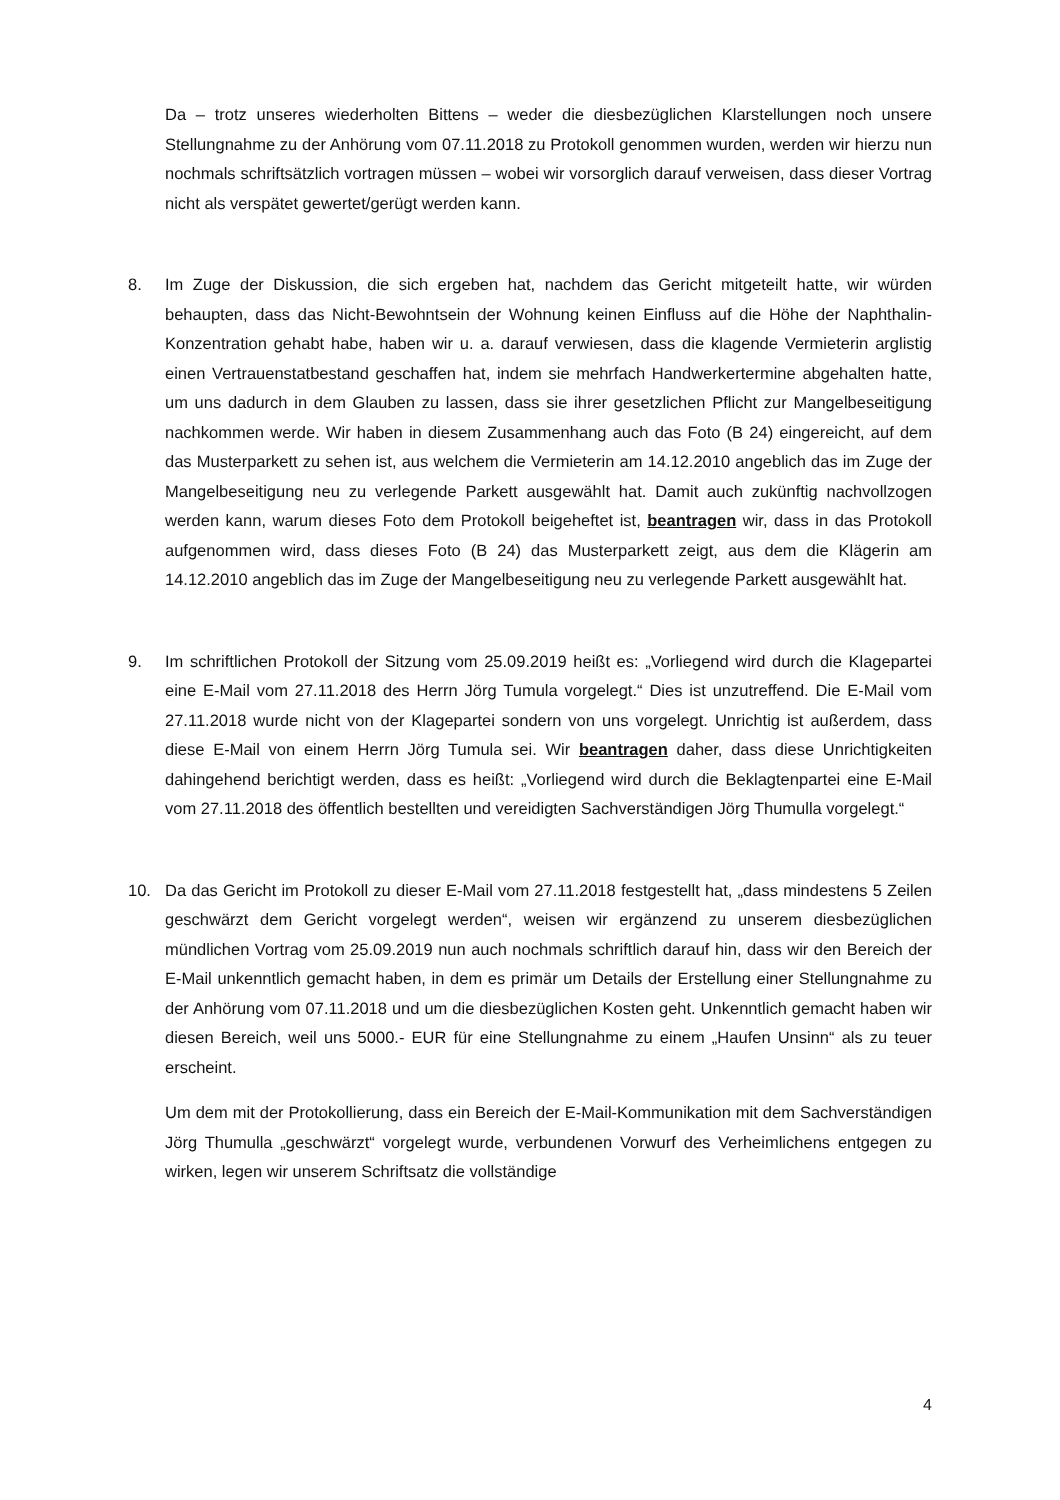Da – trotz unseres wiederholten Bittens – weder die diesbezüglichen Klarstellungen noch unsere Stellungnahme zu der Anhörung vom 07.11.2018 zu Protokoll genommen wurden, werden wir hierzu nun nochmals schriftsätzlich vortragen müssen – wobei wir vorsorglich darauf verweisen, dass dieser Vortrag nicht als verspätet gewertet/gerügt werden kann.
8. Im Zuge der Diskussion, die sich ergeben hat, nachdem das Gericht mitgeteilt hatte, wir würden behaupten, dass das Nicht-Bewohntsein der Wohnung keinen Einfluss auf die Höhe der Naphthalin-Konzentration gehabt habe, haben wir u. a. darauf verwiesen, dass die klagende Vermieterin arglistig einen Vertrauenstatbestand geschaffen hat, indem sie mehrfach Handwerkertermine abgehalten hatte, um uns dadurch in dem Glauben zu lassen, dass sie ihrer gesetzlichen Pflicht zur Mangelbeseitigung nachkommen werde. Wir haben in diesem Zusammenhang auch das Foto (B 24) eingereicht, auf dem das Musterparkett zu sehen ist, aus welchem die Vermieterin am 14.12.2010 angeblich das im Zuge der Mangelbeseitigung neu zu verlegende Parkett ausgewählt hat. Damit auch zukünftig nachvollzogen werden kann, warum dieses Foto dem Protokoll beigeheftet ist, beantragen wir, dass in das Protokoll aufgenommen wird, dass dieses Foto (B 24) das Musterparkett zeigt, aus dem die Klägerin am 14.12.2010 angeblich das im Zuge der Mangelbeseitigung neu zu verlegende Parkett ausgewählt hat.
9. Im schriftlichen Protokoll der Sitzung vom 25.09.2019 heißt es: „Vorliegend wird durch die Klagepartei eine E-Mail vom 27.11.2018 des Herrn Jörg Tumula vorgelegt.“ Dies ist unzutreffend. Die E-Mail vom 27.11.2018 wurde nicht von der Klagepartei sondern von uns vorgelegt. Unrichtig ist außerdem, dass diese E-Mail von einem Herrn Jörg Tumula sei. Wir beantragen daher, dass diese Unrichtigkeiten dahingehend berichtigt werden, dass es heißt: „Vorliegend wird durch die Beklagtenpartei eine E-Mail vom 27.11.2018 des öffentlich bestellten und vereidigten Sachverständigen Jörg Thumulla vorgelegt.“
10. Da das Gericht im Protokoll zu dieser E-Mail vom 27.11.2018 festgestellt hat, „dass mindestens 5 Zeilen geschwärzt dem Gericht vorgelegt werden“, weisen wir ergänzend zu unserem diesbezüglichen mündlichen Vortrag vom 25.09.2019 nun auch nochmals schriftlich darauf hin, dass wir den Bereich der E-Mail unkenntlich gemacht haben, in dem es primär um Details der Erstellung einer Stellungnahme zu der Anhörung vom 07.11.2018 und um die diesbezüglichen Kosten geht. Unkenntlich gemacht haben wir diesen Bereich, weil uns 5000.- EUR für eine Stellungnahme zu einem „Haufen Unsinn“ als zu teuer erscheint.
Um dem mit der Protokollierung, dass ein Bereich der E-Mail-Kommunikation mit dem Sachverständigen Jörg Thumulla „geschwärzt“ vorgelegt wurde, verbundenen Vorwurf des Verheimlichens entgegen zu wirken, legen wir unserem Schriftsatz die vollständige
4